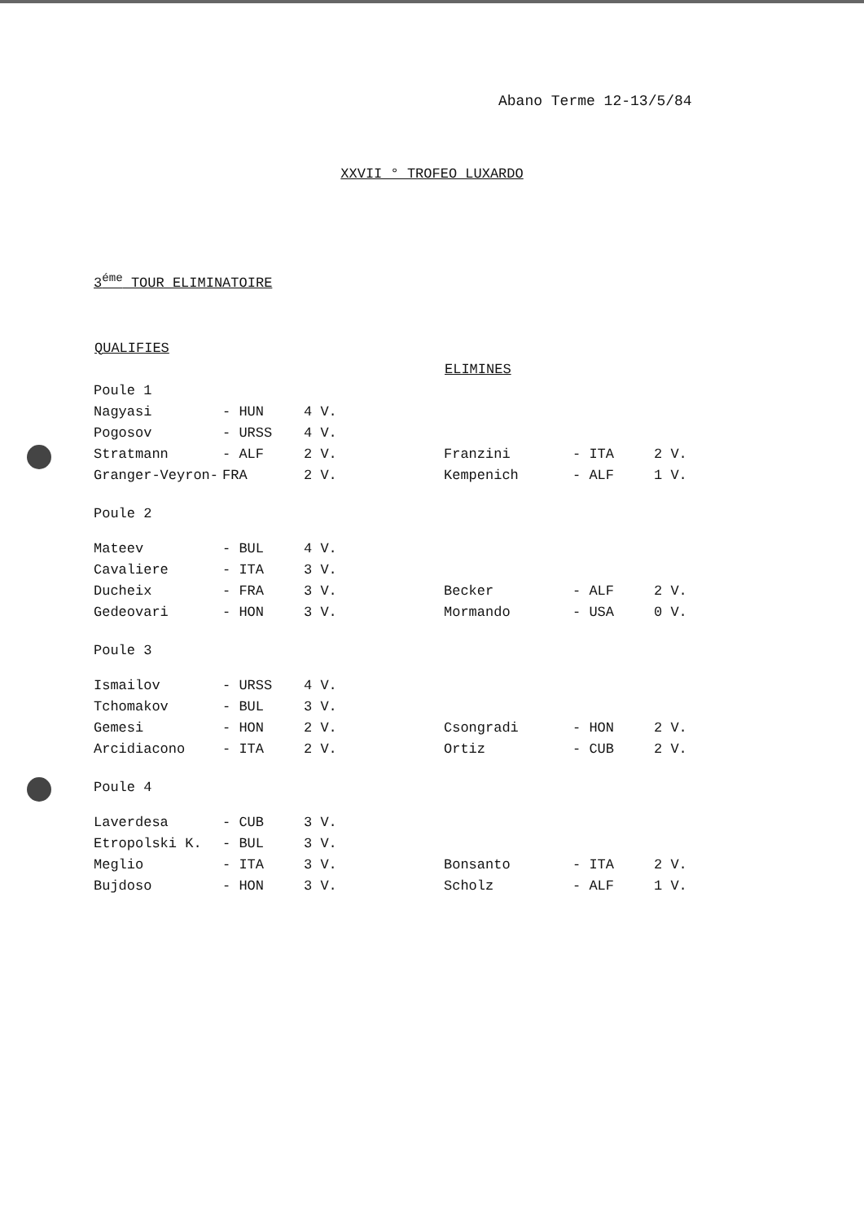Abano Terme 12-13/5/84
XXVII ° TROFEO LUXARDO
3<sup>éme</sup> TOUR ELIMINATOIRE
| QUALIFIES | | |
| --- | --- | --- |
| Poule 1 | | |
| Nagyasi | - HUN | 4 V. |
| Pogosov | - URSS | 4 V. |
| Stratmann | - ALF | 2 V. |
| Granger-Veyron- | FRA | 2 V. |
| Poule 2 | | |
| Mateev | - BUL | 4 V. |
| Cavaliere | - ITA | 3 V. |
| Ducheix | - FRA | 3 V. |
| Gedeovari | - HON | 3 V. |
| Poule 3 | | |
| Ismailov | - URSS | 4 V. |
| Tchomakov | - BUL | 3 V. |
| Gemesi | - HON | 2 V. |
| Arcidiacono | - ITA | 2 V. |
| Poule 4 | | |
| Laverdesa | - CUB | 3 V. |
| Etropolski K. | - BUL | 3 V. |
| Meglio | - ITA | 3 V. |
| Bujdoso | - HON | 3 V. |
| ELIMINES | | |
| --- | --- | --- |
| Franzini | - ITA | 2 V. |
| Kempenich | - ALF | 1 V. |
| Becker | - ALF | 2 V. |
| Mormando | - USA | 0 V. |
| Csongradi | - HON | 2 V. |
| Ortiz | - CUB | 2 V. |
| Bonsanto | - ITA | 2 V. |
| Scholz | - ALF | 1 V. |